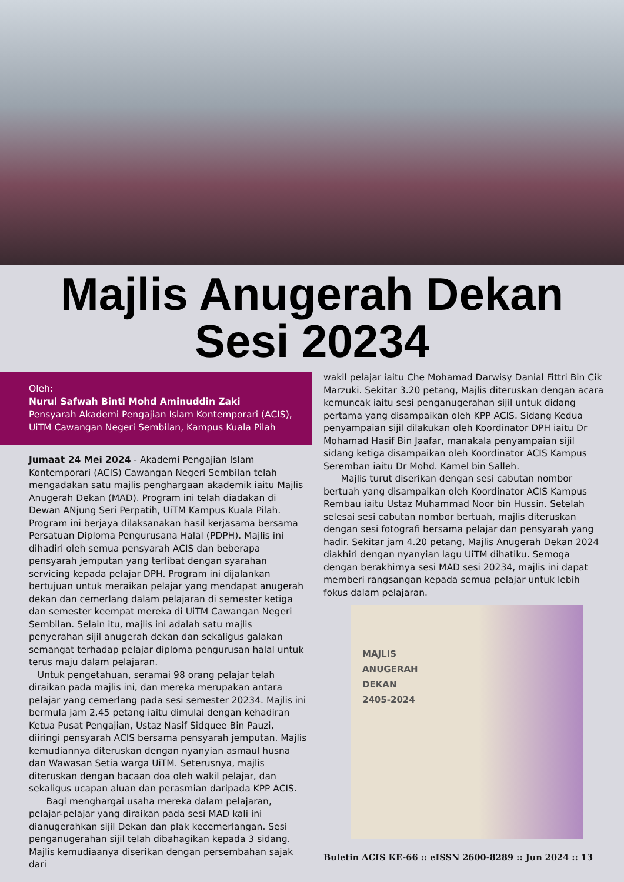Majlis Anugerah Dekan
Sesi 20234
Oleh:
Nurul Safwah Binti Mohd Aminuddin Zaki
Pensyarah Akademi Pengajian Islam Kontemporari (ACIS),
UiTM Cawangan Negeri Sembilan, Kampus Kuala Pilah
Jumaat 24 Mei 2024 - Akademi Pengajian Islam Kontemporari (ACIS) Cawangan Negeri Sembilan telah mengadakan satu majlis penghargaan akademik iaitu Majlis Anugerah Dekan (MAD). Program ini telah diadakan di Dewan ANjung Seri Perpatih, UiTM Kampus Kuala Pilah. Program ini berjaya dilaksanakan hasil kerjasama bersama Persatuan Diploma Pengurusana Halal (PDPH). Majlis ini dihadiri oleh semua pensyarah ACIS dan beberapa pensyarah jemputan yang terlibat dengan syarahan servicing kepada pelajar DPH. Program ini dijalankan bertujuan untuk meraikan pelajar yang mendapat anugerah dekan dan cemerlang dalam pelajaran di semester ketiga dan semester keempat mereka di UiTM Cawangan Negeri Sembilan. Selain itu, majlis ini adalah satu majlis penyerahan sijil anugerah dekan dan sekaligus galakan semangat terhadap pelajar diploma pengurusan halal untuk terus maju dalam pelajaran.
Untuk pengetahuan, seramai 98 orang pelajar telah diraikan pada majlis ini, dan mereka merupakan antara pelajar yang cemerlang pada sesi semester 20234. Majlis ini bermula jam 2.45 petang iaitu dimulai dengan kehadiran Ketua Pusat Pengajian, Ustaz Nasif Sidquee Bin Pauzi, diiringi pensyarah ACIS bersama pensyarah jemputan. Majlis kemudiannya diteruskan dengan nyanyian asmaul husna dan Wawasan Setia warga UiTM. Seterusnya, majlis diteruskan dengan bacaan doa oleh wakil pelajar, dan sekaligus ucapan aluan dan perasmian daripada KPP ACIS.
Bagi menghargai usaha mereka dalam pelajaran, pelajar-pelajar yang diraikan pada sesi MAD kali ini dianugerahkan sijil Dekan dan plak kecemerlangan. Sesi penganugerahan sijil telah dibahagikan kepada 3 sidang. Majlis kemudiaanya diserikan dengan persembahan sajak dari
wakil pelajar iaitu Che Mohamad Darwisy Danial Fittri Bin Cik Marzuki. Sekitar 3.20 petang, Majlis diteruskan dengan acara kemuncak iaitu sesi penganugerahan sijil untuk didang pertama yang disampaikan oleh KPP ACIS. Sidang Kedua penyampaian sijil dilakukan oleh Koordinator DPH iaitu Dr Mohamad Hasif Bin Jaafar, manakala penyampaian sijil sidang ketiga disampaikan oleh Koordinator ACIS Kampus Seremban iaitu Dr Mohd. Kamel bin Salleh.
Majlis turut diserikan dengan sesi cabutan nombor bertuah yang disampaikan oleh Koordinator ACIS Kampus Rembau iaitu Ustaz Muhammad Noor bin Hussin. Setelah selesai sesi cabutan nombor bertuah, majlis diteruskan dengan sesi fotografi bersama pelajar dan pensyarah yang hadir. Sekitar jam 4.20 petang, Majlis Anugerah Dekan 2024 diakhiri dengan nyanyian lagu UiTM dihatiku. Semoga dengan berakhirnya sesi MAD sesi 20234, majlis ini dapat memberi rangsangan kepada semua pelajar untuk lebih fokus dalam pelajaran.
MAJLIS
ANUGERAH
DEKAN
2405-2024
Buletin ACIS KE-66 :: eISSN 2600-8289 :: Jun 2024 :: 13